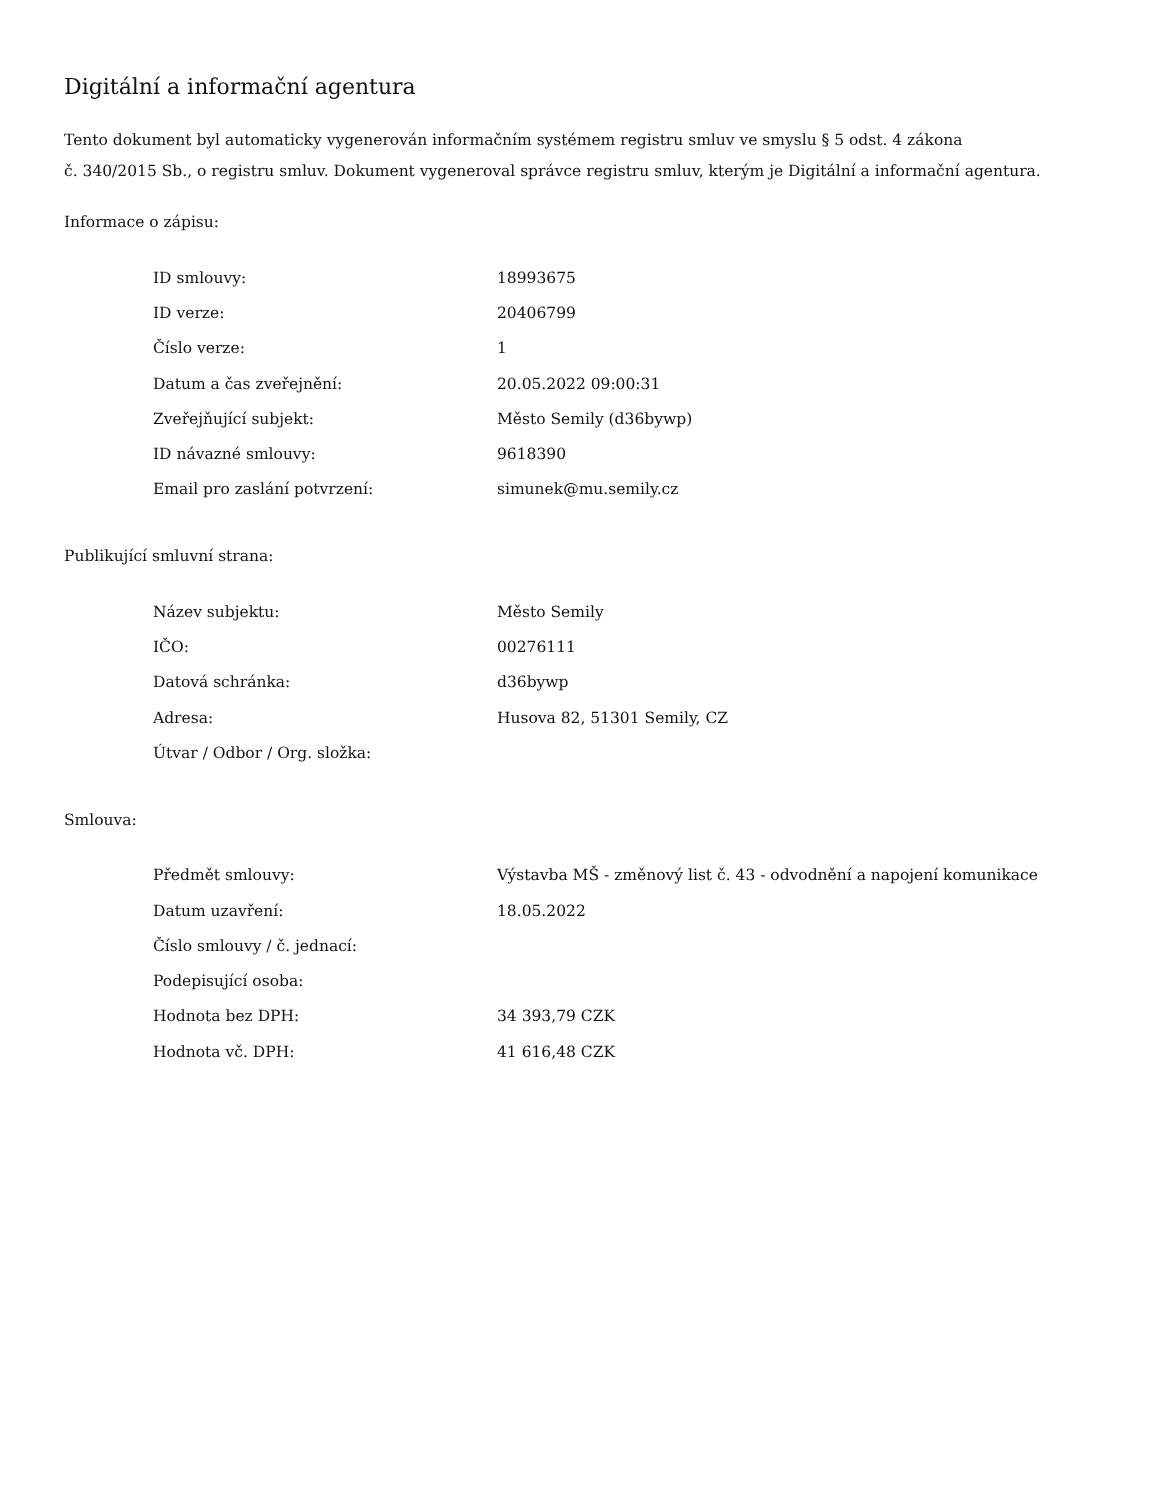Digitální a informační agentura
Tento dokument byl automaticky vygenerován informačním systémem registru smluv ve smyslu § 5 odst. 4 zákona
č. 340/2015 Sb., o registru smluv. Dokument vygeneroval správce registru smluv, kterým je Digitální a informační agentura.
Informace o zápisu:
| ID smlouvy: | 18993675 |
| ID verze: | 20406799 |
| Číslo verze: | 1 |
| Datum a čas zveřejnění: | 20.05.2022 09:00:31 |
| Zveřejňující subjekt: | Město Semily (d36bywp) |
| ID návazné smlouvy: | 9618390 |
| Email pro zaslání potvrzení: | simunek@mu.semily.cz |
Publikující smluvní strana:
| Název subjektu: | Město Semily |
| IČO: | 00276111 |
| Datová schránka: | d36bywp |
| Adresa: | Husova 82, 51301 Semily, CZ |
| Útvar / Odbor / Org. složka: | |
Smlouva:
| Předmět smlouvy: | Výstavba MŠ - změnový list č. 43 - odvodnění a napojení komunikace |
| Datum uzavření: | 18.05.2022 |
| Číslo smlouvy / č. jednací: | |
| Podepisující osoba: | |
| Hodnota bez DPH: | 34 393,79 CZK |
| Hodnota vč. DPH: | 41 616,48 CZK |